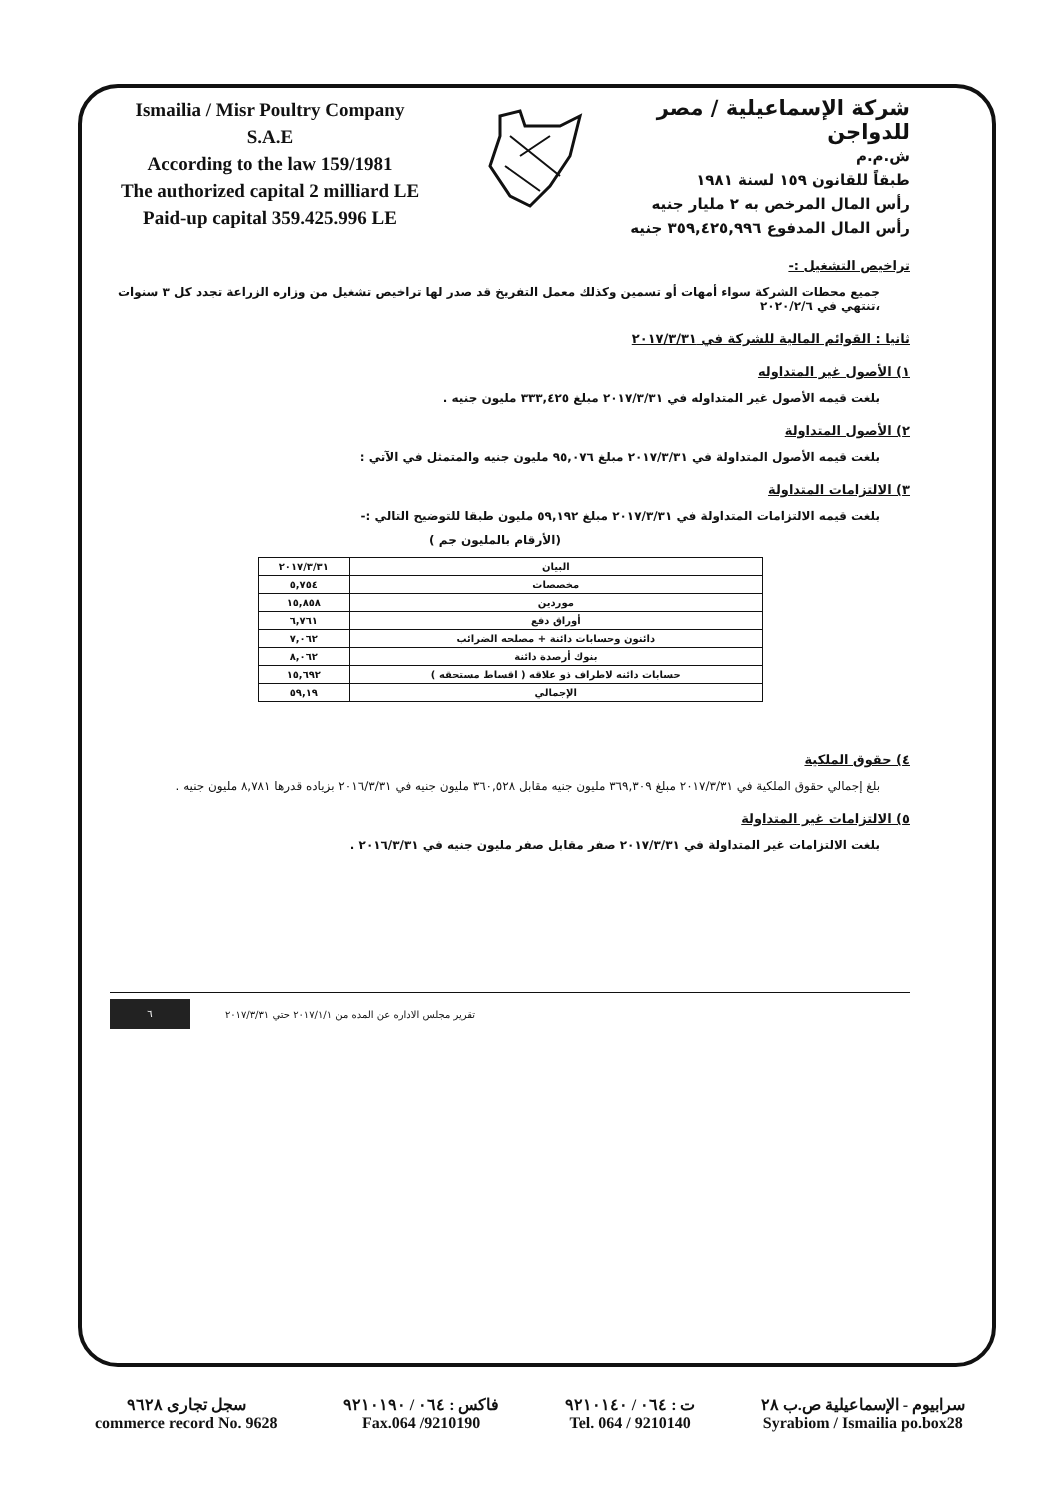Ismailia / Misr Poultry Company
S.A.E
According to the law 159/1981
The authorized capital 2 milliard LE
Paid-up capital 359.425.996 LE
شركة الإسماعيلية / مصر للدواجن
ش.م.م
طبقاً للقانون ١٥٩ لسنة ١٩٨١
رأس المال المرخص به ٢ مليار جنيه
رأس المال المدفوع ٣٥٩,٤٢٥,٩٩٦ جنيه
تراخيص التشغيل :-
جميع محطات الشركة سواء أمهات أو تسمين وكذلك معمل التفريخ قد صدر لها تراخيص تشغيل من وزاره الزراعة تجدد كل ٣ سنوات ،تنتهي في ٢٠٢٠/٢/٦
ثانيا : القوائم المالية للشركة في ٢٠١٧/٣/٣١
١) الأصول غير المتداوله
بلغت قيمه الأصول غير المتداوله في ٢٠١٧/٣/٣١ مبلغ ٣٣٣,٤٢٥ مليون جنيه .
٢) الأصول المتداولة
بلغت قيمه الأصول المتداولة في ٢٠١٧/٣/٣١ مبلغ ٩٥,٠٧٦ مليون جنيه والمتمثل في الآتي :
٣) الالتزامات المتداولة
بلغت قيمه الالتزامات المتداولة في ٢٠١٧/٣/٣١ مبلغ ٥٩,١٩٢ مليون طبقا للتوضيح التالي :-
(الأرقام بالمليون جم )
| البيان | ٢٠١٧/٣/٣١ |
| --- | --- |
| مخصصات | ٥,٧٥٤ |
| موردين | ١٥,٨٥٨ |
| أوراق دفع | ٦,٧٦١ |
| دائنون وحسابات دائنة + مصلحه الضرائب | ٧,٠٦٢ |
| بنوك أرصدة دائنة | ٨,٠٦٢ |
| حسابات دائنه لاطراف ذو علاقه ( اقساط مستحقه ) | ١٥,٦٩٢ |
| الإجمالي | ٥٩,١٩ |
٤) حقوق الملكية
بلغ إجمالي حقوق الملكية في ٢٠١٧/٣/٣١ مبلغ ٣٦٩,٣٠٩ مليون جنيه مقابل ٣٦٠,٥٢٨ مليون جنيه في ٢٠١٦/٣/٣١ بزياده قدرها ٨,٧٨١ مليون جنيه .
٥) الالتزامات غير المتداولة
بلغت الالتزامات غير المتداولة في ٢٠١٧/٣/٣١ صفر مقابل صفر مليون جنيه في ٢٠١٦/٣/٣١ .
٦
تقرير مجلس الاداره عن المده من ٢٠١٧/١/١ حتي ٢٠١٧/٣/٣١
سجل تجارى ٩٦٢٨
commerce record No. 9628
فاكس : ٠٦٤ / ٩٢١٠١٩٠
Fax.064 /9210190
ت : ٠٦٤ / ٩٢١٠١٤٠
Tel. 064 / 9210140
سرابيوم - الإسماعيلية ص.ب ٢٨
Syrabiom / Ismailia po.box28